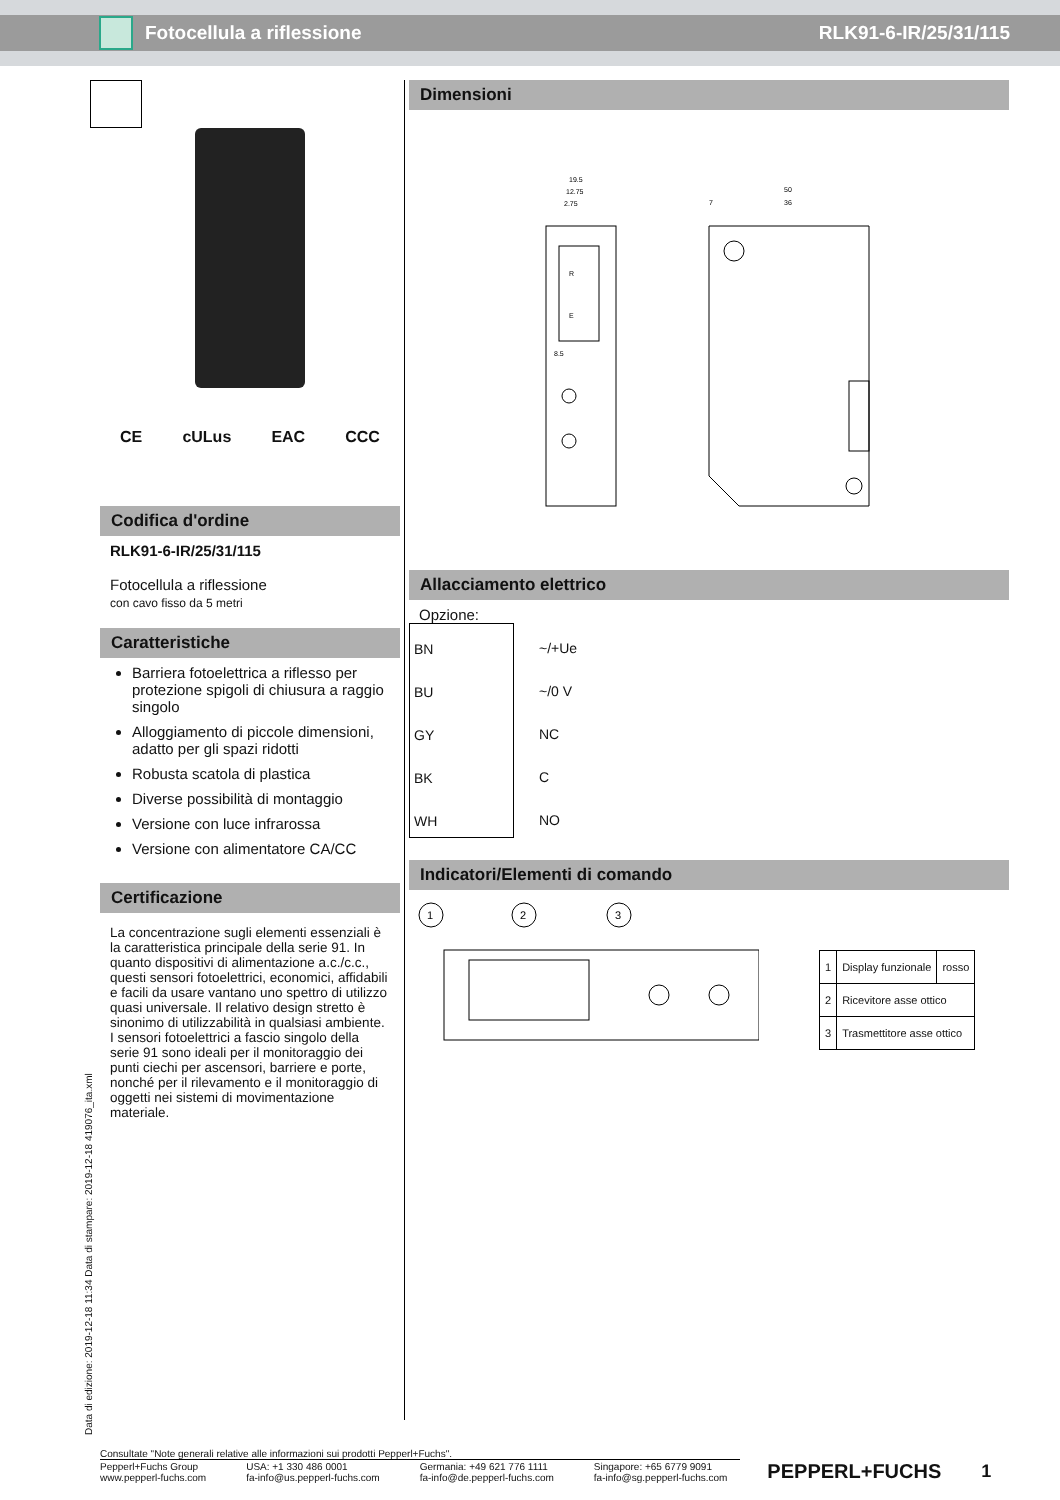Fotocellula a riflessione RLK91-6-IR/25/31/115
CE cULus EAC CCC
Codifica d'ordine
RLK91-6-IR/25/31/115
Fotocellula a riflessione
con cavo fisso da 5 metri
Caratteristiche
Barriera fotoelettrica a riflesso per protezione spigoli di chiusura a raggio singolo
Alloggiamento di piccole dimensioni, adatto per gli spazi ridotti
Robusta scatola di plastica
Diverse possibilità di montaggio
Versione con luce infrarossa
Versione con alimentatore CA/CC
Certificazione
La concentrazione sugli elementi essenziali è la caratteristica principale della serie 91. In quanto dispositivi di alimentazione a.c./c.c., questi sensori fotoelettrici, economici, affidabili e facili da usare vantano uno spettro di utilizzo quasi universale. Il relativo design stretto è sinonimo di utilizzabilità in qualsiasi ambiente.
I sensori fotoelettrici a fascio singolo della serie 91 sono ideali per il monitoraggio dei punti ciechi per ascensori, barriere e porte, nonché per il rilevamento e il monitoraggio di oggetti nei sistemi di movimentazione materiale.
Dimensioni
19.5
12.75
2.75
50
36
7
R
E
8.5
Allacciamento elettrico
Opzione:
BN
BU
GY
BK
WH
~/+Ue
~/0 V
NC
C
NO
Indicatori/Elementi di comando
1
2
3
| 1 | Display funzionale | rosso |
| 2 | Ricevitore asse ottico | |
| 3 | Trasmettitore asse ottico | |
Data di edizione: 2019-12-18 11:34 Data di stampare: 2019-12-18 419076_ita.xml
Consultate "Note generali relative alle informazioni sui prodotti Pepperl+Fuchs".
Pepperl+Fuchs Group
www.pepperl-fuchs.com USA: +1 330 486 0001
fa-info@us.pepperl-fuchs.com Germania: +49 621 776 1111
fa-info@de.pepperl-fuchs.com Singapore: +65 6779 9091
fa-info@sg.pepperl-fuchs.com PEPPERL+FUCHS 1